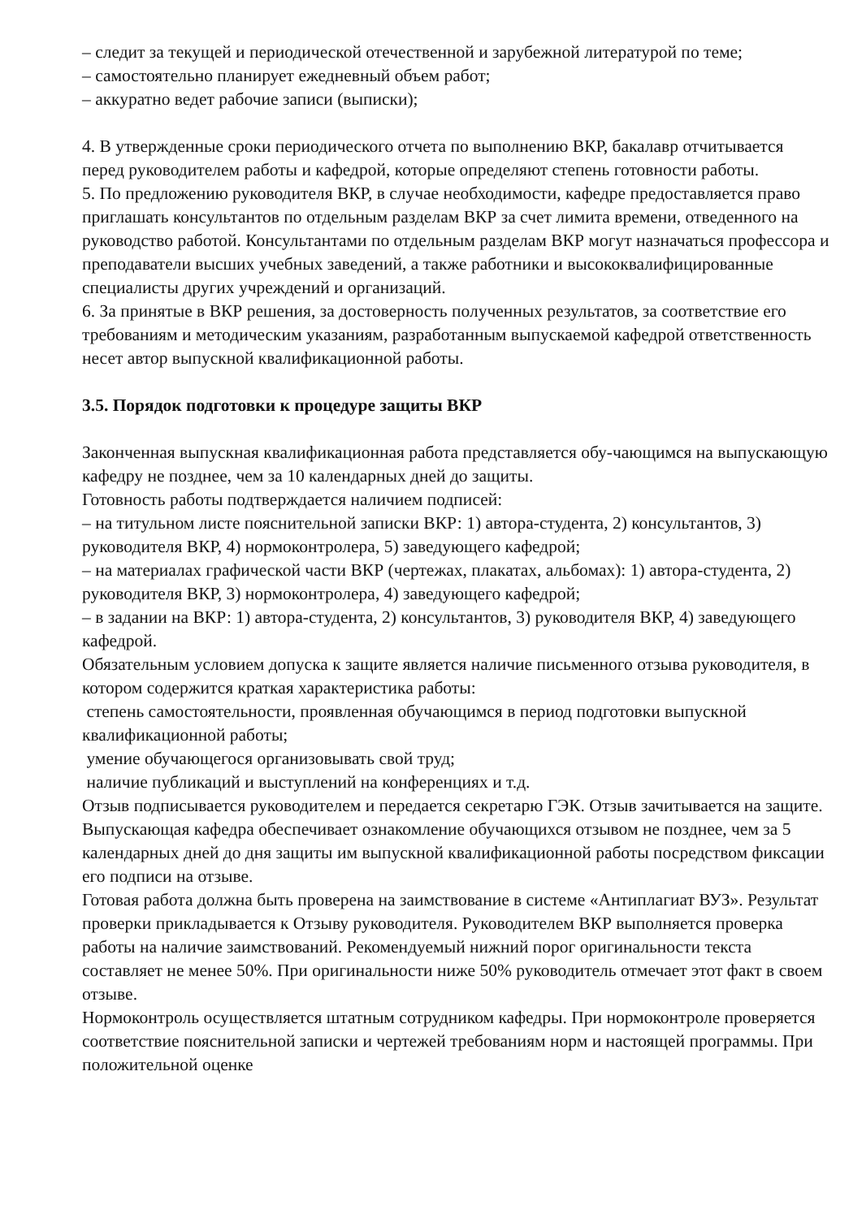– следит за текущей и периодической отечественной и зарубежной литературой по теме;
– самостоятельно планирует ежедневный объем работ;
– аккуратно ведет рабочие записи (выписки);
4. В утвержденные сроки периодического отчета по выполнению ВКР, бакалавр отчитывается перед руководителем работы и кафедрой, которые определяют степень готовности работы.
5. По предложению руководителя ВКР, в случае необходимости, кафедре предоставляется право приглашать консультантов по отдельным разделам ВКР за счет лимита времени, отведенного на руководство работой. Консультантами по отдельным разделам ВКР могут назначаться профессора и преподаватели высших учебных заведений, а также работники и высококвалифицированные специалисты других учреждений и организаций.
6. За принятые в ВКР решения, за достоверность полученных результатов, за соответствие его требованиям и методическим указаниям, разработанным выпускаемой кафедрой ответственность несет автор выпускной квалификационной работы.
3.5. Порядок подготовки к процедуре защиты ВКР
Законченная выпускная квалификационная работа представляется обу-чающимся на выпускающую кафедру не позднее, чем за 10 календарных дней до защиты.
Готовность работы подтверждается наличием подписей:
– на титульном листе пояснительной записки ВКР: 1) автора-студента, 2) консультантов, 3) руководителя ВКР, 4) нормоконтролера, 5) заведующего кафедрой;
– на материалах графической части ВКР (чертежах, плакатах, альбомах): 1) автора-студента, 2) руководителя ВКР, 3) нормоконтролера, 4) заведующего кафедрой;
– в задании на ВКР: 1) автора-студента, 2) консультантов, 3) руководителя ВКР, 4) заведующего кафедрой.
Обязательным условием допуска к защите является наличие письменного отзыва руководителя, в котором содержится краткая характеристика работы:
степень самостоятельности, проявленная обучающимся в период подготовки выпускной квалификационной работы;
умение обучающегося организовывать свой труд;
наличие публикаций и выступлений на конференциях и т.д.
Отзыв подписывается руководителем и передается секретарю ГЭК. Отзыв зачитывается на защите.
Выпускающая кафедра обеспечивает ознакомление обучающихся отзывом не позднее, чем за 5 календарных дней до дня защиты им выпускной квалификационной работы посредством фиксации его подписи на отзыве.
Готовая работа должна быть проверена на заимствование в системе «Антиплагиат ВУЗ». Результат проверки прикладывается к Отзыву руководителя. Руководителем ВКР выполняется проверка работы на наличие заимствований. Рекомендуемый нижний порог оригинальности текста составляет не менее 50%. При оригинальности ниже 50% руководитель отмечает этот факт в своем отзыве.
Нормоконтроль осуществляется штатным сотрудником кафедры. При нормоконтроле проверяется соответствие пояснительной записки и чертежей требованиям норм и настоящей программы. При положительной оценке